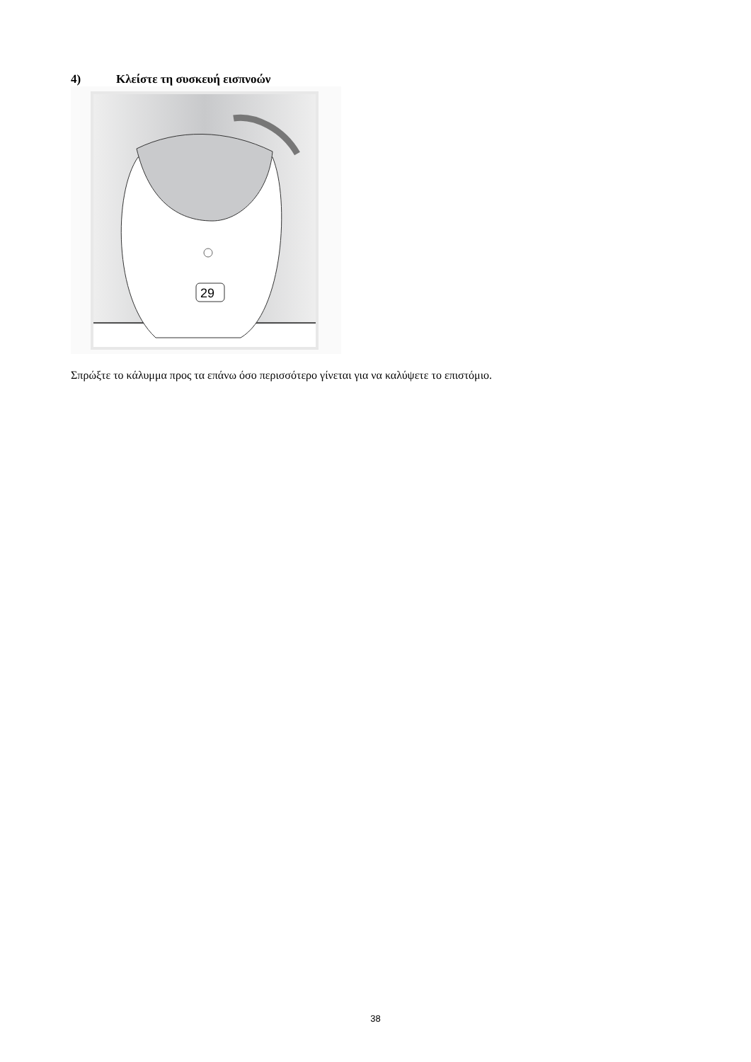4) Κλείστε τη συσκευή εισπνοών
29
Σπρώξτε το κάλυμμα προς τα επάνω όσο περισσότερο γίνεται για να καλύψετε το επιστόμιο.
38